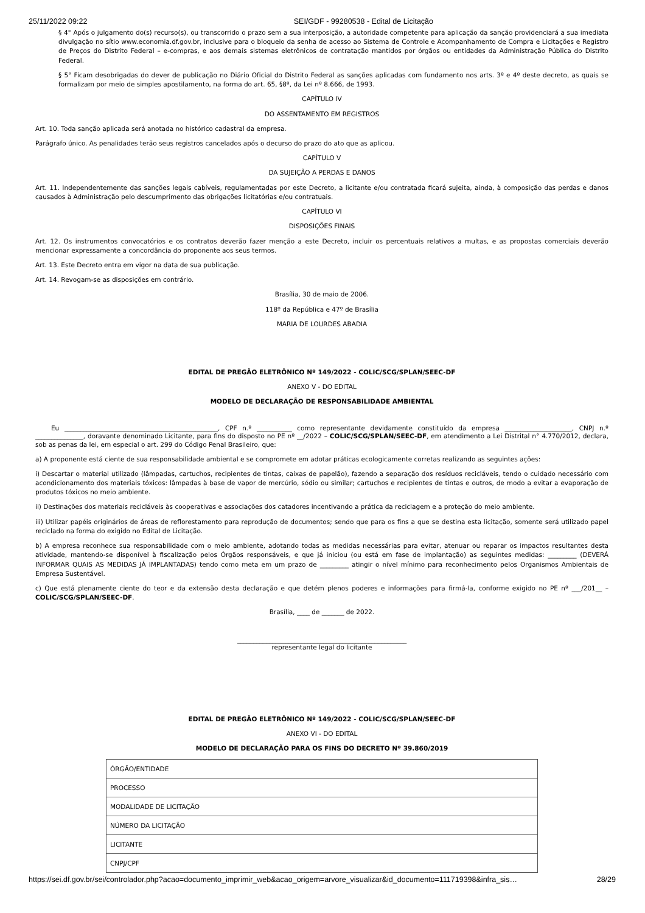25/11/2022 09:22 SEI/GDF - 99280538 - Edital de Licitação
§ 4° Após o julgamento do(s) recurso(s), ou transcorrido o prazo sem a sua interposição, a autoridade competente para aplicação da sanção providenciará a sua imediata divulgação no sítio www.economia.df.gov.br, inclusive para o bloqueio da senha de acesso ao Sistema de Controle e Acompanhamento de Compra e Licitações e Registro de Preços do Distrito Federal – e-compras, e aos demais sistemas eletrônicos de contratação mantidos por órgãos ou entidades da Administração Pública do Distrito Federal.
§ 5° Ficam desobrigadas do dever de publicação no Diário Oficial do Distrito Federal as sanções aplicadas com fundamento nos arts. 3º e 4º deste decreto, as quais se formalizam por meio de simples apostilamento, na forma do art. 65, §8º, da Lei nº 8.666, de 1993.
CAPÍTULO IV
DO ASSENTAMENTO EM REGISTROS
Art. 10. Toda sanção aplicada será anotada no histórico cadastral da empresa.
Parágrafo único. As penalidades terão seus registros cancelados após o decurso do prazo do ato que as aplicou.
CAPÍTULO V
DA SUJEIÇÃO A PERDAS E DANOS
Art. 11. Independentemente das sanções legais cabíveis, regulamentadas por este Decreto, a licitante e/ou contratada ficará sujeita, ainda, à composição das perdas e danos causados à Administração pelo descumprimento das obrigações licitatórias e/ou contratuais.
CAPÍTULO VI
DISPOSIÇÕES FINAIS
Art. 12. Os instrumentos convocatórios e os contratos deverão fazer menção a este Decreto, incluir os percentuais relativos a multas, e as propostas comerciais deverão mencionar expressamente a concordância do proponente aos seus termos.
Art. 13. Este Decreto entra em vigor na data de sua publicação.
Art. 14. Revogam-se as disposições em contrário.
Brasília, 30 de maio de 2006.
118º da República e 47º de Brasília
MARIA DE LOURDES ABADIA
EDITAL DE PREGÃO ELETRÔNICO Nº 149/2022 - COLIC/SCG/SPLAN/SEEC-DF
ANEXO V - DO EDITAL
MODELO DE DECLARAÇÃO DE RESPONSABILIDADE AMBIENTAL
Eu ________________________________________________, CPF n.º ___________ como representante devidamente constituído da empresa _____________________, CNPJ n.º _______________, doravante denominado Licitante, para fins do disposto no PE nº __/2022 – COLIC/SCG/SPLAN/SEEC-DF, em atendimento a Lei Distrital n° 4.770/2012, declara, sob as penas da lei, em especial o art. 299 do Código Penal Brasileiro, que:
a) A proponente está ciente de sua responsabilidade ambiental e se compromete em adotar práticas ecologicamente corretas realizando as seguintes ações:
i) Descartar o material utilizado (lâmpadas, cartuchos, recipientes de tintas, caixas de papelão), fazendo a separação dos resíduos recicláveis, tendo o cuidado necessário com acondicionamento dos materiais tóxicos: lâmpadas à base de vapor de mercúrio, sódio ou similar; cartuchos e recipientes de tintas e outros, de modo a evitar a evaporação de produtos tóxicos no meio ambiente.
ii) Destinações dos materiais recicláveis às cooperativas e associações dos catadores incentivando a prática da reciclagem e a proteção do meio ambiente.
iii) Utilizar papéis originários de áreas de reflorestamento para reprodução de documentos; sendo que para os fins a que se destina esta licitação, somente será utilizado papel reciclado na forma do exigido no Edital de Licitação.
b) A empresa reconhece sua responsabilidade com o meio ambiente, adotando todas as medidas necessárias para evitar, atenuar ou reparar os impactos resultantes desta atividade, mantendo-se disponível à fiscalização pelos Órgãos responsáveis, e que já iniciou (ou está em fase de implantação) as seguintes medidas: _________ (DEVERÁ INFORMAR QUAIS AS MEDIDAS JÁ IMPLANTADAS) tendo como meta em um prazo de _________ atingir o nível mínimo para reconhecimento pelos Organismos Ambientais de Empresa Sustentável.
c) Que está plenamente ciente do teor e da extensão desta declaração e que detém plenos poderes e informações para firmá-la, conforme exigido no PE nº ___/201__ – COLIC/SCG/SPLAN/SEEC-DF.
Brasília, ____ de _______ de 2022.
_____________________________________________________
representante legal do licitante
EDITAL DE PREGÃO ELETRÔNICO Nº 149/2022 - COLIC/SCG/SPLAN/SEEC-DF
ANEXO VI - DO EDITAL
MODELO DE DECLARAÇÃO PARA OS FINS DO DECRETO Nº 39.860/2019
| ÓRGÃO/ENTIDADE |
| PROCESSO |
| MODALIDADE DE LICITAÇÃO |
| NÚMERO DA LICITAÇÃO |
| LICITANTE |
| CNPJ/CPF |
https://sei.df.gov.br/sei/controlador.php?acao=documento_imprimir_web&acao_origem=arvore_visualizar&id_documento=111719398&infra_sis… 28/29